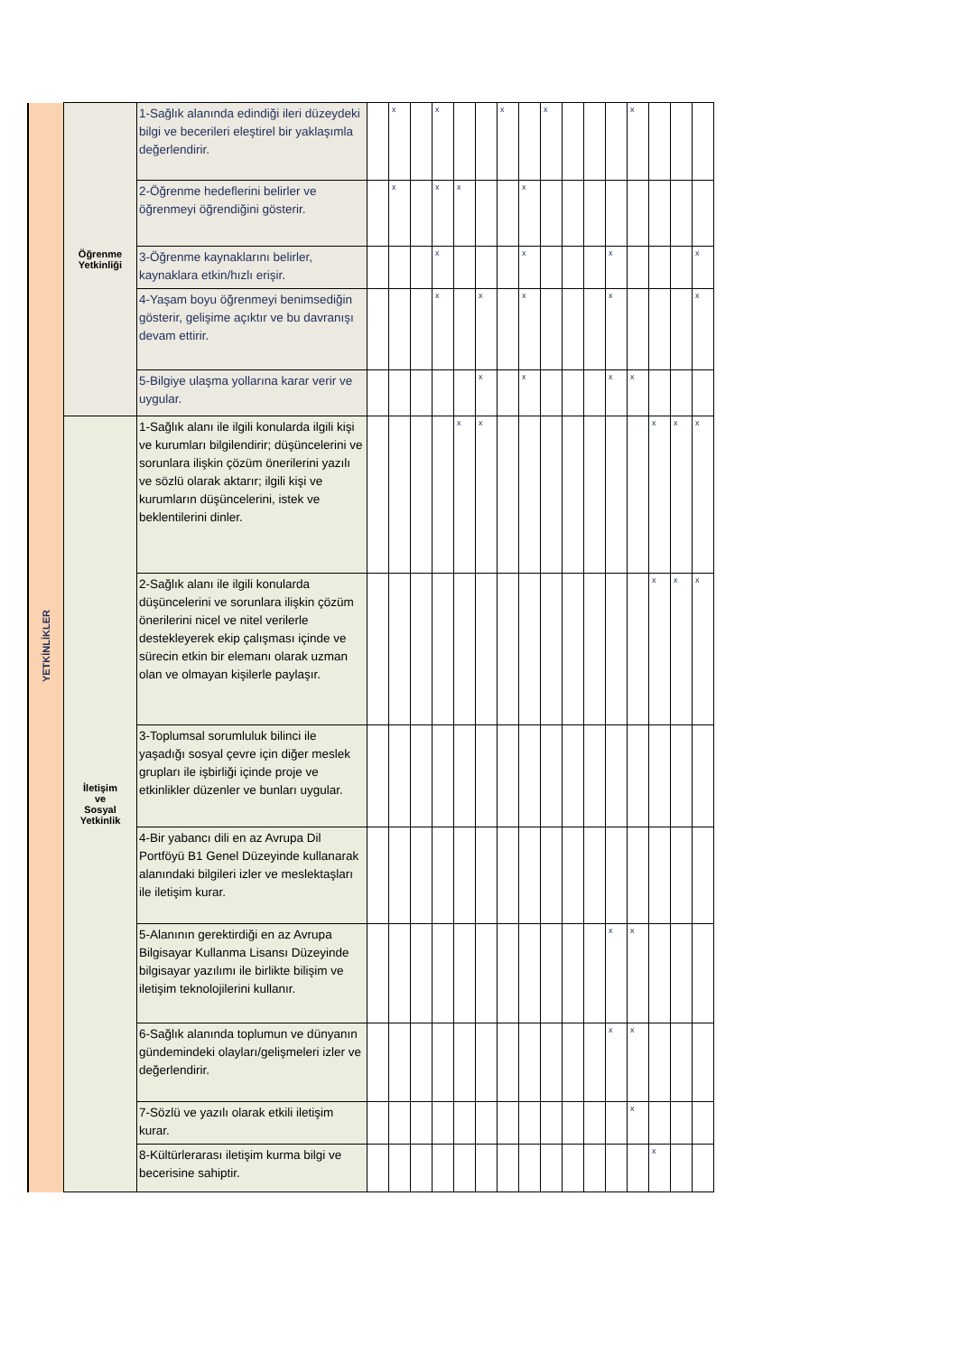| YETKİNLİKLER | Öğrenme Yetkinliği | 1-Sağlık alanında edindiği ileri düzeydeki bilgi ve becerileri eleştirel bir yaklaşımla değerlendirir. | | x | | x | | | x | | x | | | | x | | | |
| | | 2-Öğrenme hedeflerini belirler ve öğrenmeyi öğrendiğini gösterir. | | x | | x | x | | | x | | | | | | | | |
| | | 3-Öğrenme kaynaklarını belirler, kaynaklara etkin/hızlı erişir. | | | | x | | | | x | | | | x | | | | x |
| | | 4-Yaşam boyu öğrenmeyi benimsediğin gösterir, gelişime açıktır ve bu davranışı devam ettirir. | | | | x | | x | | x | | | | x | | | | x |
| | | 5-Bilgiye ulaşma yollarına karar verir ve uygular. | | | | | | x | | x | | | | x | x | | | |
| | İletişim ve Sosyal Yetkinlik | 1-Sağlık alanı ile ilgili konularda ilgili kişi ve kurumları bilgilendirir; düşüncelerini ve sorunlara ilişkin çözüm önerilerini yazılı ve sözlü olarak aktarır; ilgili kişi ve kurumların düşüncelerini, istek ve beklentilerini dinler. | | | | | x | x | | | | | | | | x | x | x |
| | | 2-Sağlık alanı ile ilgili konularda düşüncelerini ve sorunlara ilişkin çözüm önerilerini nicel ve nitel verilerle destekleyerek ekip çalışması içinde ve sürecin etkin bir elemanı olarak uzman olan ve olmayan kişilerle paylaşır. | | | | | | | | | | | | | | x | x | x |
| | | 3-Toplumsal sorumluluk bilinci ile yaşadığı sosyal çevre için diğer meslek grupları ile işbirliği içinde proje ve etkinlikler düzenler ve bunları uygular. | | | | | | | | | | | | | | | | |
| | | 4-Bir yabancı dili en az Avrupa Dil Portföyü B1 Genel Düzeyinde kullanarak alanındaki bilgileri izler ve meslektaşları ile iletişim kurar. | | | | | | | | | | | | | | | | |
| | | 5-Alanının gerektirdiği en az Avrupa Bilgisayar Kullanma Lisansı Düzeyinde bilgisayar yazılımı ile birlikte bilişim ve iletişim teknolojilerini kullanır. | | | | | | | | | | | | x | x | | | |
| | | 6-Sağlık alanında toplumun ve dünyanın gündemindeki olayları/gelişmeleri izler ve değerlendirir. | | | | | | | | | | | | x | x | | | |
| | | 7-Sözlü ve yazılı olarak etkili iletişim kurar. | | | | | | | | | | | | | x | | | |
| | | 8-Kültürlerarası iletişim kurma bilgi ve becerisine sahiptir. | | | | | | | | | | | | | | x | | |